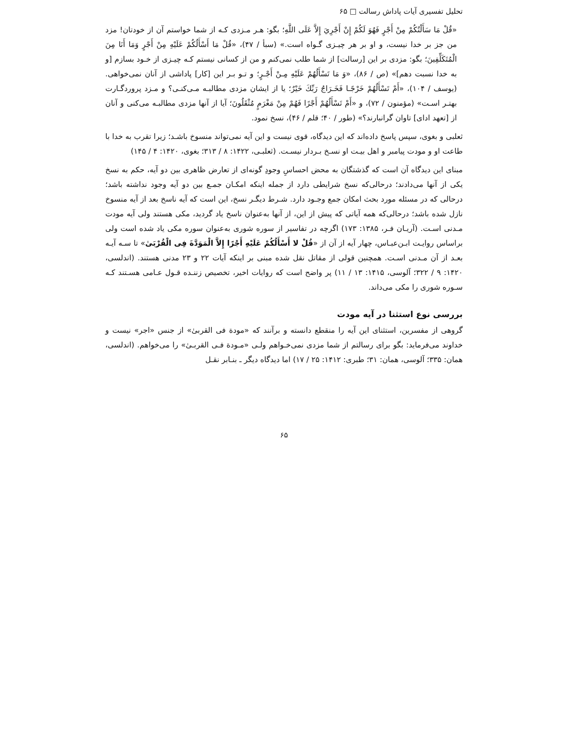تحلیل تفسیری آیات پاداش رسالت □ ۶۵
«قُلْ مَا سَأَلْتُکُمْ مِنْ أَجْرٍ فَهُوَ لَکُمْ إِنْ أَجْرِيَ إِلاَّ عَلَى اللَّهِ؛ بگو: هـر مـزدی کـه از شما خواستم آن از خودتان! مزد من جز بر خدا نیست، و او بر هر چیـزی گـواه است.» (سبأ / ۴۷)، «قُلْ مَا أَسْأَلُکُمْ عَلَيْهِ مِنْ أَجْرٍ وَمَا أَنَا مِنَ الْمُتَکَلِّفِينَ؛ بگو: مزدی بر این [رسالت] از شما طلب نمی‌کنم و من از کسانی نیستم کـه چیـزی از خـود بسازم [و به خدا نسبت دهم]» (ص / ۸۶)، «وَ مَا تَسْأَلُهُمْ عَلَيْهِ مِـنْ أَجْـرٍ؛ و تـو بـر این [کار] پاداشی از آنان نمی‌خواهی. (یوسف / ۱۰۴)، «أَمْ تَسْأَلُهُمْ خَرْجًـا فَخَـرَاجُ رَبِّكَ خَيْرٌ؛ یا از ایشان مزدی مطالبـه مـی‌کنـی؟ و مـزد پروردگـارت بهتـر اسـت» (مؤمنون / ۷۲)، و «أَمْ تَسْأَلُهُمْ أَجْرًا فَهُمْ مِنْ مَغْرَمٍ مُثْقَلُونَ؛ آیا از آنها مزدی مطالبـه می‌کنی و آنان از [تعهد ادای] تاوان گرانبارند؟» (طور / ۴۰؛ قلم / ۴۶)، نسخ نمود.
ثعلبی و بغوی، سپس پاسخ داده‌اند که این دیدگاه، قوی نیست و این آیه نمی‌تواند منسوخ باشـد؛ زیرا تقرب به خدا با طاعت او و مودت پیامبر و اهل بیـت او نسـخ بـردار نیسـت. (ثعلبـی، ۱۴۲۲: ۸ / ۳۱۳؛ بغوی، ۱۴۲۰: ۴ / ۱۴۵)
مبنای این دیدگاه آن است که گذشتگان به محض احساسِ وجودِ گونه‌ای از تعارض ظاهری بین دو آیه، حکم به نسخ یکی از آنها می‌دادند؛ درحالی‌که نسخ شرایطی دارد از جمله اینکه امکـان جمـع بین دو آیه وجود نداشته باشد؛ درحالی که در مسئله مورد بحث امکان جمع وجـود دارد. شـرط دیگـر نسخ، این است که آیه ناسخ بعد از آیه منسوخ نازل شده باشد؛ درحالی‌که همه آیاتی که پیش از این، از آنها به‌عنوان ناسخ یاد گردید، مکی هستند ولی آیه مودت مـدنی اسـت. (آریـان فـر، ۱۳۸۵: ۱۷۳) اگرچه در تفاسیر از سوره شوری به‌عنوان سوره مکی یاد شده است ولی براساس روایـت ابـن‌عبـاس، چهار آیه از آن از «قُلْ لا أَسْأَلُکُمْ عَلَيْهِ أَجْرًا إِلاَّ الْمَوَدَّةَ فِی الْقُرْبَىٰ» تا سـه آیـه بعـد از آن مـدنی اسـت. همچنین قولی از مقاتل نقل شده مبنی بر اینکه آیات ۲۲ و ۲۳ مدنی هستند. (اندلسی، ۱۴۲۰: ۹ / ۳۲۲؛ آلوسی، ۱۴۱۵: ۱۳ / ۱۱) پر واضح است که روایات اخیر، تخصیص زننـده قـول عـامی هسـتند کـه سـوره شوری را مکی می‌داند.
بررسی نوع استثنا در آیه مودت
گروهی از مفسرین، استثنای این آیه را منقطع دانسته و برآنند که «مودة فی القربیٰ» از جنس «اجر» نیست و خداوند می‌فرماید: بگو برای رسالتم از شما مزدی نمی‌خـواهم ولـی «مـودة فـی القربـیٰ» را می‌خواهم. (اندلسی، همان: ۳۳۵؛ آلوسی، همان: ۳۱؛ طبری: ۱۴۱۲: ۲۵ / ۱۷) اما دیدگاه دیگر ـ بنـابر نقـل
۶۵